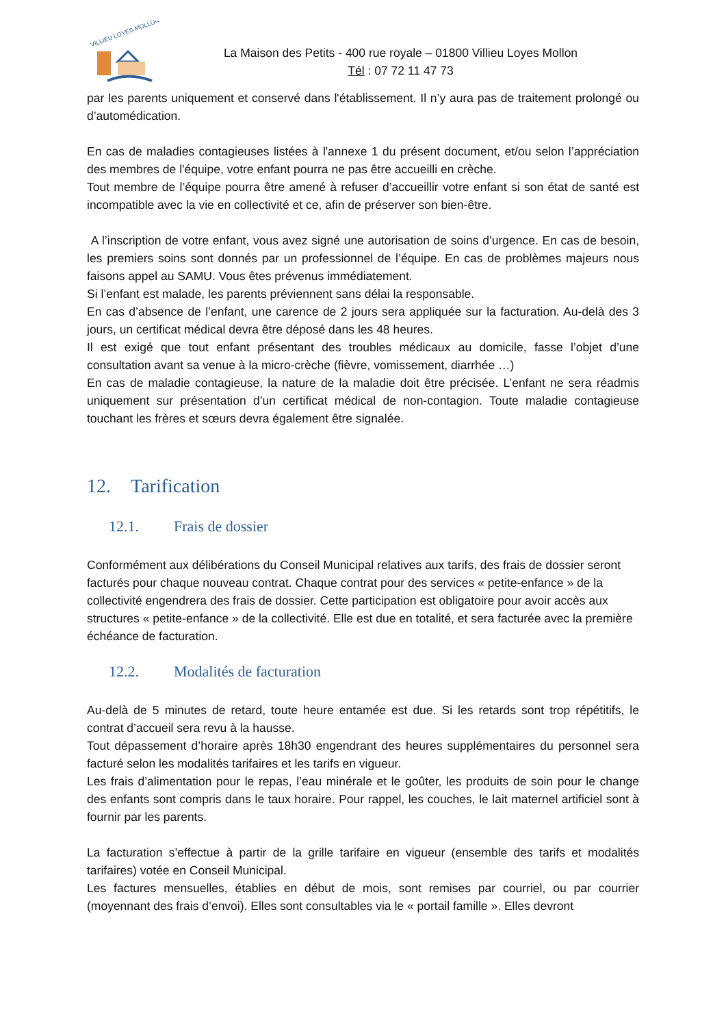VILLIEU LOYES MOLLON
La Maison des Petits - 400 rue royale – 01800 Villieu Loyes Mollon
Tél : 07 72 11 47 73
par les parents uniquement et conservé dans l'établissement. Il n’y aura pas de traitement prolongé ou d’automédication.
En cas de maladies contagieuses listées à l'annexe 1 du présent document, et/ou selon l’appréciation des membres de l'équipe, votre enfant pourra ne pas être accueilli en crèche.
Tout membre de l’équipe pourra être amené à refuser d’accueillir votre enfant si son état de santé est incompatible avec la vie en collectivité et ce, afin de préserver son bien-être.
A l’inscription de votre enfant, vous avez signé une autorisation de soins d’urgence. En cas de besoin, les premiers soins sont donnés par un professionnel de l’équipe. En cas de problèmes majeurs nous faisons appel au SAMU. Vous êtes prévenus immédiatement.
Si l’enfant est malade, les parents préviennent sans délai la responsable.
En cas d’absence de l’enfant, une carence de 2 jours sera appliquée sur la facturation. Au-delà des 3 jours, un certificat médical devra être déposé dans les 48 heures.
Il est exigé que tout enfant présentant des troubles médicaux au domicile, fasse l’objet d’une consultation avant sa venue à la micro-crèche (fièvre, vomissement, diarrhée …)
En cas de maladie contagieuse, la nature de la maladie doit être précisée. L’enfant ne sera réadmis uniquement sur présentation d’un certificat médical de non-contagion. Toute maladie contagieuse touchant les frères et sœurs devra également être signalée.
12. Tarification
12.1. Frais de dossier
Conformément aux délibérations du Conseil Municipal relatives aux tarifs, des frais de dossier seront facturés pour chaque nouveau contrat. Chaque contrat pour des services « petite-enfance » de la collectivité engendrera des frais de dossier. Cette participation est obligatoire pour avoir accès aux structures « petite-enfance » de la collectivité. Elle est due en totalité, et sera facturée avec la première échéance de facturation.
12.2. Modalités de facturation
Au-delà de 5 minutes de retard, toute heure entamée est due. Si les retards sont trop répétitifs, le contrat d’accueil sera revu à la hausse.
Tout dépassement d’horaire après 18h30 engendrant des heures supplémentaires du personnel sera facturé selon les modalités tarifaires et les tarifs en vigueur.
Les frais d’alimentation pour le repas, l’eau minérale et le goûter, les produits de soin pour le change des enfants sont compris dans le taux horaire. Pour rappel, les couches, le lait maternel artificiel sont à fournir par les parents.
La facturation s’effectue à partir de la grille tarifaire en vigueur (ensemble des tarifs et modalités tarifaires) votée en Conseil Municipal.
Les factures mensuelles, établies en début de mois, sont remises par courriel, ou par courrier (moyennant des frais d’envoi). Elles sont consultables via le « portail famille ». Elles devront